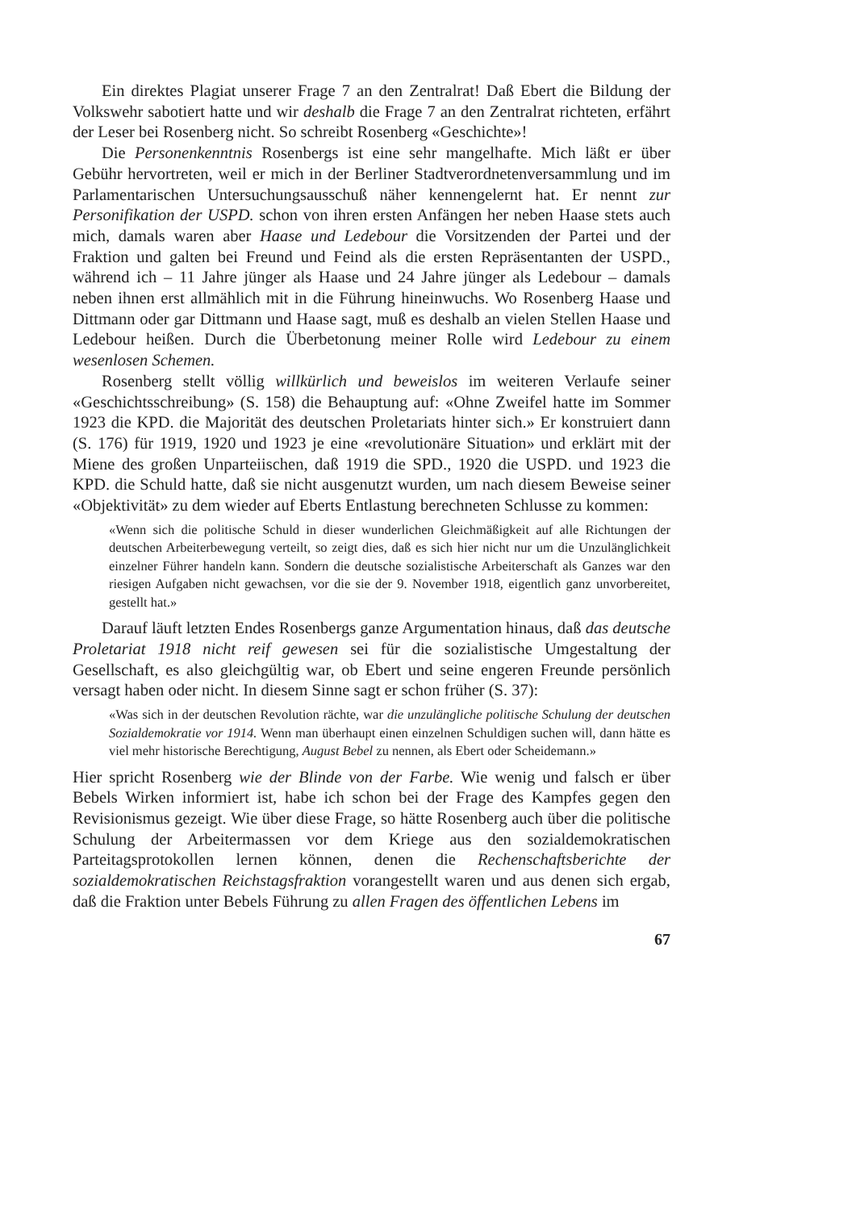Ein direktes Plagiat unserer Frage 7 an den Zentralrat! Daß Ebert die Bildung der Volkswehr sabotiert hatte und wir deshalb die Frage 7 an den Zentralrat richteten, erfährt der Leser bei Rosenberg nicht. So schreibt Rosenberg «Geschichte»!
Die Personenkenntnis Rosenbergs ist eine sehr mangelhafte. Mich läßt er über Gebühr hervortreten, weil er mich in der Berliner Stadtverordnetenversammlung und im Parlamentarischen Untersuchungsausschuß näher kennengelernt hat. Er nennt zur Personifikation der USPD. schon von ihren ersten Anfängen her neben Haase stets auch mich, damals waren aber Haase und Ledebour die Vorsitzenden der Partei und der Fraktion und galten bei Freund und Feind als die ersten Repräsentanten der USPD., während ich – 11 Jahre jünger als Haase und 24 Jahre jünger als Ledebour – damals neben ihnen erst allmählich mit in die Führung hineinwuchs. Wo Rosenberg Haase und Dittmann oder gar Dittmann und Haase sagt, muß es deshalb an vielen Stellen Haase und Ledebour heißen. Durch die Überbetonung meiner Rolle wird Ledebour zu einem wesenlosen Schemen.
Rosenberg stellt völlig willkürlich und beweislos im weiteren Verlaufe seiner «Geschichtsschreibung» (S. 158) die Behauptung auf: «Ohne Zweifel hatte im Sommer 1923 die KPD. die Majorität des deutschen Proletariats hinter sich.» Er konstruiert dann (S. 176) für 1919, 1920 und 1923 je eine «revolutionäre Situation» und erklärt mit der Miene des großen Unparteiischen, daß 1919 die SPD., 1920 die USPD. und 1923 die KPD. die Schuld hatte, daß sie nicht ausgenutzt wurden, um nach diesem Beweise seiner «Objektivität» zu dem wieder auf Eberts Entlastung berechneten Schlusse zu kommen:
«Wenn sich die politische Schuld in dieser wunderlichen Gleichmäßigkeit auf alle Richtungen der deutschen Arbeiterbewegung verteilt, so zeigt dies, daß es sich hier nicht nur um die Unzulänglichkeit einzelner Führer handeln kann. Sondern die deutsche sozialistische Arbeiterschaft als Ganzes war den riesigen Aufgaben nicht gewachsen, vor die sie der 9. November 1918, eigentlich ganz unvorbereitet, gestellt hat.»
Darauf läuft letzten Endes Rosenbergs ganze Argumentation hinaus, daß das deutsche Proletariat 1918 nicht reif gewesen sei für die sozialistische Umgestaltung der Gesellschaft, es also gleichgültig war, ob Ebert und seine engeren Freunde persönlich versagt haben oder nicht. In diesem Sinne sagt er schon früher (S. 37):
«Was sich in der deutschen Revolution rächte, war die unzulängliche politische Schulung der deutschen Sozialdemokratie vor 1914. Wenn man überhaupt einen einzelnen Schuldigen suchen will, dann hätte es viel mehr historische Berechtigung, August Bebel zu nennen, als Ebert oder Scheidemann.»
Hier spricht Rosenberg wie der Blinde von der Farbe. Wie wenig und falsch er über Bebels Wirken informiert ist, habe ich schon bei der Frage des Kampfes gegen den Revisionismus gezeigt. Wie über diese Frage, so hätte Rosenberg auch über die politische Schulung der Arbeitermassen vor dem Kriege aus den sozialdemokratischen Parteitagsprotokollen lernen können, denen die Rechenschaftsberichte der sozialdemokratischen Reichstagsfraktion vorangestellt waren und aus denen sich ergab, daß die Fraktion unter Bebels Führung zu allen Fragen des öffentlichen Lebens im
67